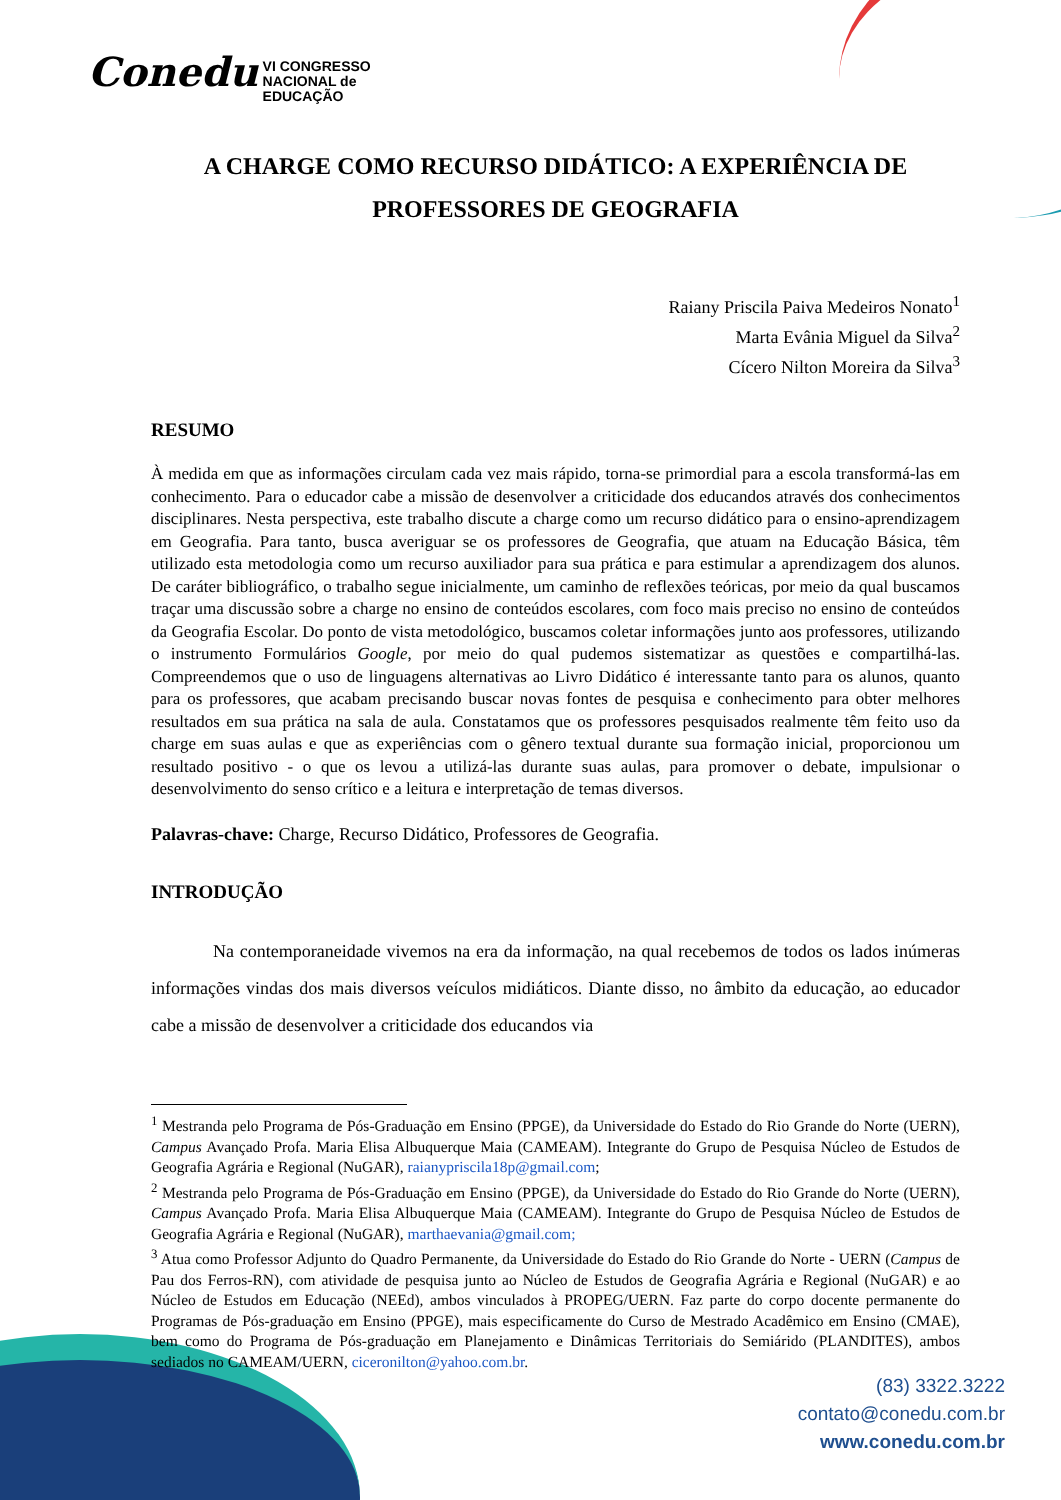Conedu VI CONGRESSO
NACIONAL de
EDUCAÇÃO
A CHARGE COMO RECURSO DIDÁTICO: A EXPERIÊNCIA DE PROFESSORES DE GEOGRAFIA
Raiany Priscila Paiva Medeiros Nonato<sup>1</sup>
Marta Evânia Miguel da Silva<sup>2</sup>
Cícero Nilton Moreira da Silva<sup>3</sup>
RESUMO
À medida em que as informações circulam cada vez mais rápido, torna-se primordial para a escola transformá-las em conhecimento. Para o educador cabe a missão de desenvolver a criticidade dos educandos através dos conhecimentos disciplinares. Nesta perspectiva, este trabalho discute a charge como um recurso didático para o ensino-aprendizagem em Geografia. Para tanto, busca averiguar se os professores de Geografia, que atuam na Educação Básica, têm utilizado esta metodologia como um recurso auxiliador para sua prática e para estimular a aprendizagem dos alunos. De caráter bibliográfico, o trabalho segue inicialmente, um caminho de reflexões teóricas, por meio da qual buscamos traçar uma discussão sobre a charge no ensino de conteúdos escolares, com foco mais preciso no ensino de conteúdos da Geografia Escolar. Do ponto de vista metodológico, buscamos coletar informações junto aos professores, utilizando o instrumento Formulários Google, por meio do qual pudemos sistematizar as questões e compartilhá-las. Compreendemos que o uso de linguagens alternativas ao Livro Didático é interessante tanto para os alunos, quanto para os professores, que acabam precisando buscar novas fontes de pesquisa e conhecimento para obter melhores resultados em sua prática na sala de aula. Constatamos que os professores pesquisados realmente têm feito uso da charge em suas aulas e que as experiências com o gênero textual durante sua formação inicial, proporcionou um resultado positivo - o que os levou a utilizá-las durante suas aulas, para promover o debate, impulsionar o desenvolvimento do senso crítico e a leitura e interpretação de temas diversos.
Palavras-chave: Charge, Recurso Didático, Professores de Geografia.
INTRODUÇÃO
Na contemporaneidade vivemos na era da informação, na qual recebemos de todos os lados inúmeras informações vindas dos mais diversos veículos midiáticos. Diante disso, no âmbito da educação, ao educador cabe a missão de desenvolver a criticidade dos educandos via
<sup>1</sup> Mestranda pelo Programa de Pós-Graduação em Ensino (PPGE), da Universidade do Estado do Rio Grande do Norte (UERN), Campus Avançado Profa. Maria Elisa Albuquerque Maia (CAMEAM). Integrante do Grupo de Pesquisa Núcleo de Estudos de Geografia Agrária e Regional (NuGAR), raianypriscila18p@gmail.com;
<sup>2</sup> Mestranda pelo Programa de Pós-Graduação em Ensino (PPGE), da Universidade do Estado do Rio Grande do Norte (UERN), Campus Avançado Profa. Maria Elisa Albuquerque Maia (CAMEAM). Integrante do Grupo de Pesquisa Núcleo de Estudos de Geografia Agrária e Regional (NuGAR), marthaevania@gmail.com;
<sup>3</sup> Atua como Professor Adjunto do Quadro Permanente, da Universidade do Estado do Rio Grande do Norte - UERN (Campus de Pau dos Ferros-RN), com atividade de pesquisa junto ao Núcleo de Estudos de Geografia Agrária e Regional (NuGAR) e ao Núcleo de Estudos em Educação (NEEd), ambos vinculados à PROPEG/UERN. Faz parte do corpo docente permanente do Programas de Pós-graduação em Ensino (PPGE), mais especificamente do Curso de Mestrado Acadêmico em Ensino (CMAE), bem como do Programa de Pós-graduação em Planejamento e Dinâmicas Territoriais do Semiárido (PLANDITES), ambos sediados no CAMEAM/UERN, ciceronilton@yahoo.com.br.
(83) 3322.3222
contato@conedu.com.br
www.conedu.com.br